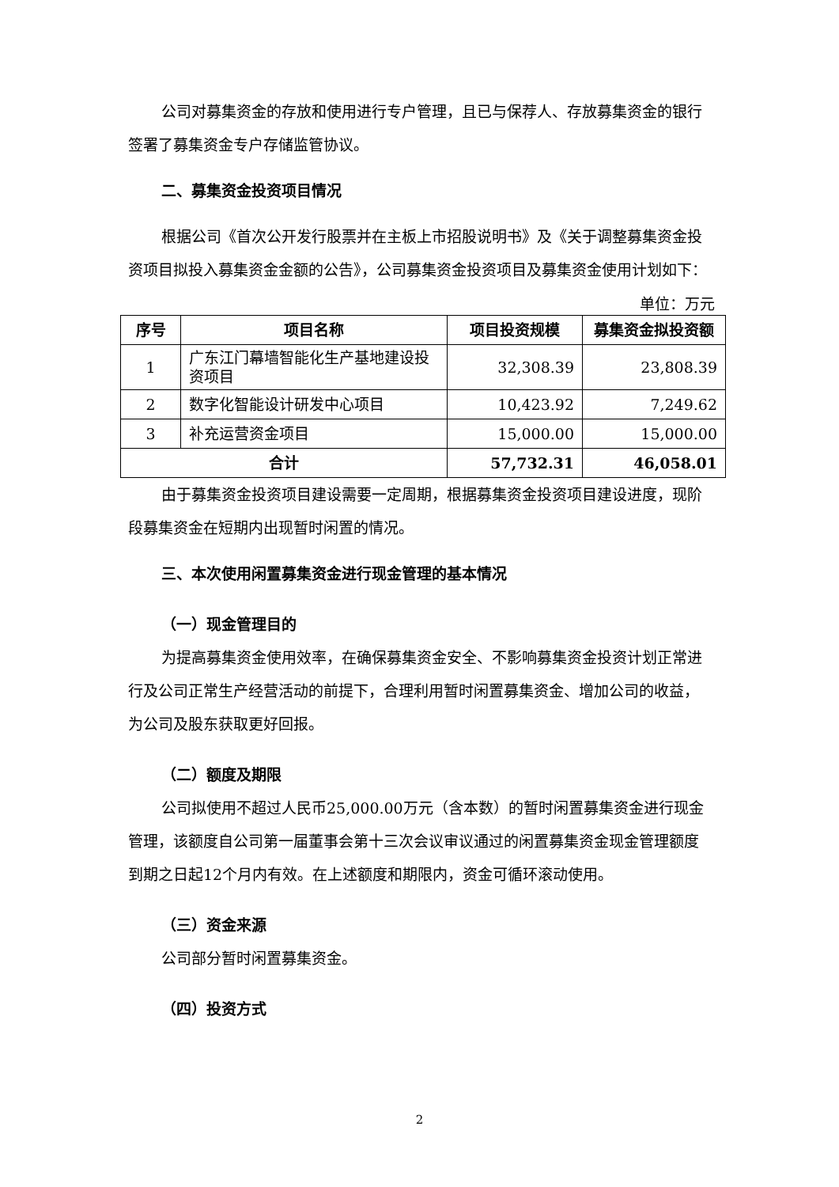公司对募集资金的存放和使用进行专户管理，且已与保荐人、存放募集资金的银行签署了募集资金专户存储监管协议。
二、募集资金投资项目情况
根据公司《首次公开发行股票并在主板上市招股说明书》及《关于调整募集资金投资项目拟投入募集资金金额的公告》，公司募集资金投资项目及募集资金使用计划如下：
单位：万元
| 序号 | 项目名称 | 项目投资规模 | 募集资金拟投资额 |
| --- | --- | --- | --- |
| 1 | 广东江门幕墙智能化生产基地建设投资项目 | 32,308.39 | 23,808.39 |
| 2 | 数字化智能设计研发中心项目 | 10,423.92 | 7,249.62 |
| 3 | 补充运营资金项目 | 15,000.00 | 15,000.00 |
| 合计 | | 57,732.31 | 46,058.01 |
由于募集资金投资项目建设需要一定周期，根据募集资金投资项目建设进度，现阶段募集资金在短期内出现暂时闲置的情况。
三、本次使用闲置募集资金进行现金管理的基本情况
（一）现金管理目的
为提高募集资金使用效率，在确保募集资金安全、不影响募集资金投资计划正常进行及公司正常生产经营活动的前提下，合理利用暂时闲置募集资金、增加公司的收益，为公司及股东获取更好回报。
（二）额度及期限
公司拟使用不超过人民币25,000.00万元（含本数）的暂时闲置募集资金进行现金管理，该额度自公司第一届董事会第十三次会议审议通过的闲置募集资金现金管理额度到期之日起12个月内有效。在上述额度和期限内，资金可循环滚动使用。
（三）资金来源
公司部分暂时闲置募集资金。
（四）投资方式
2